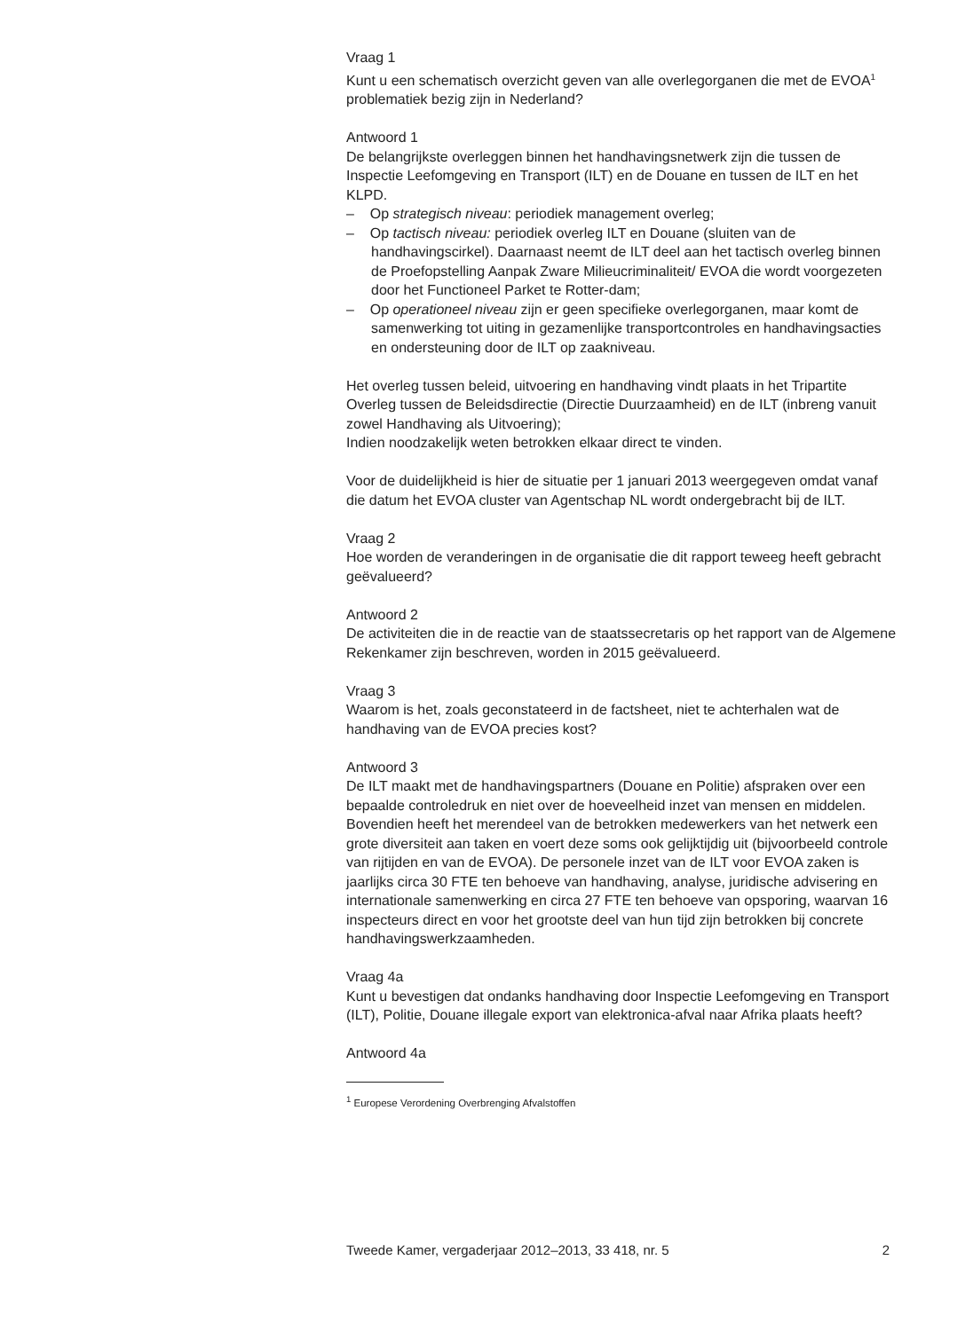Vraag 1
Kunt u een schematisch overzicht geven van alle overlegorganen die met de EVOA<sup>1</sup> problematiek bezig zijn in Nederland?
Antwoord 1
De belangrijkste overleggen binnen het handhavingsnetwerk zijn die tussen de Inspectie Leefomgeving en Transport (ILT) en de Douane en tussen de ILT en het KLPD.
– Op strategisch niveau: periodiek management overleg;
– Op tactisch niveau: periodiek overleg ILT en Douane (sluiten van de handhavingscirkel). Daarnaast neemt de ILT deel aan het tactisch overleg binnen de Proefopstelling Aanpak Zware Milieucriminaliteit/ EVOA die wordt voorgezeten door het Functioneel Parket te Rotter-dam;
– Op operationeel niveau zijn er geen specifieke overlegorganen, maar komt de samenwerking tot uiting in gezamenlijke transportcontroles en handhavingsacties en ondersteuning door de ILT op zaakniveau.
Het overleg tussen beleid, uitvoering en handhaving vindt plaats in het Tripartite Overleg tussen de Beleidsdirectie (Directie Duurzaamheid) en de ILT (inbreng vanuit zowel Handhaving als Uitvoering);
Indien noodzakelijk weten betrokken elkaar direct te vinden.
Voor de duidelijkheid is hier de situatie per 1 januari 2013 weergegeven omdat vanaf die datum het EVOA cluster van Agentschap NL wordt ondergebracht bij de ILT.
Vraag 2
Hoe worden de veranderingen in de organisatie die dit rapport teweeg heeft gebracht geëvalueerd?
Antwoord 2
De activiteiten die in de reactie van de staatssecretaris op het rapport van de Algemene Rekenkamer zijn beschreven, worden in 2015 geëvalueerd.
Vraag 3
Waarom is het, zoals geconstateerd in de factsheet, niet te achterhalen wat de handhaving van de EVOA precies kost?
Antwoord 3
De ILT maakt met de handhavingspartners (Douane en Politie) afspraken over een bepaalde controledruk en niet over de hoeveelheid inzet van mensen en middelen. Bovendien heeft het merendeel van de betrokken medewerkers van het netwerk een grote diversiteit aan taken en voert deze soms ook gelijktijdig uit (bijvoorbeeld controle van rijtijden en van de EVOA). De personele inzet van de ILT voor EVOA zaken is jaarlijks circa 30 FTE ten behoeve van handhaving, analyse, juridische advisering en internationale samenwerking en circa 27 FTE ten behoeve van opsporing, waarvan 16 inspecteurs direct en voor het grootste deel van hun tijd zijn betrokken bij concrete handhavingswerkzaamheden.
Vraag 4a
Kunt u bevestigen dat ondanks handhaving door Inspectie Leefomgeving en Transport (ILT), Politie, Douane illegale export van elektronica-afval naar Afrika plaats heeft?
Antwoord 4a
<sup>1</sup> Europese Verordening Overbrenging Afvalstoffen
Tweede Kamer, vergaderjaar 2012–2013, 33 418, nr. 5 2